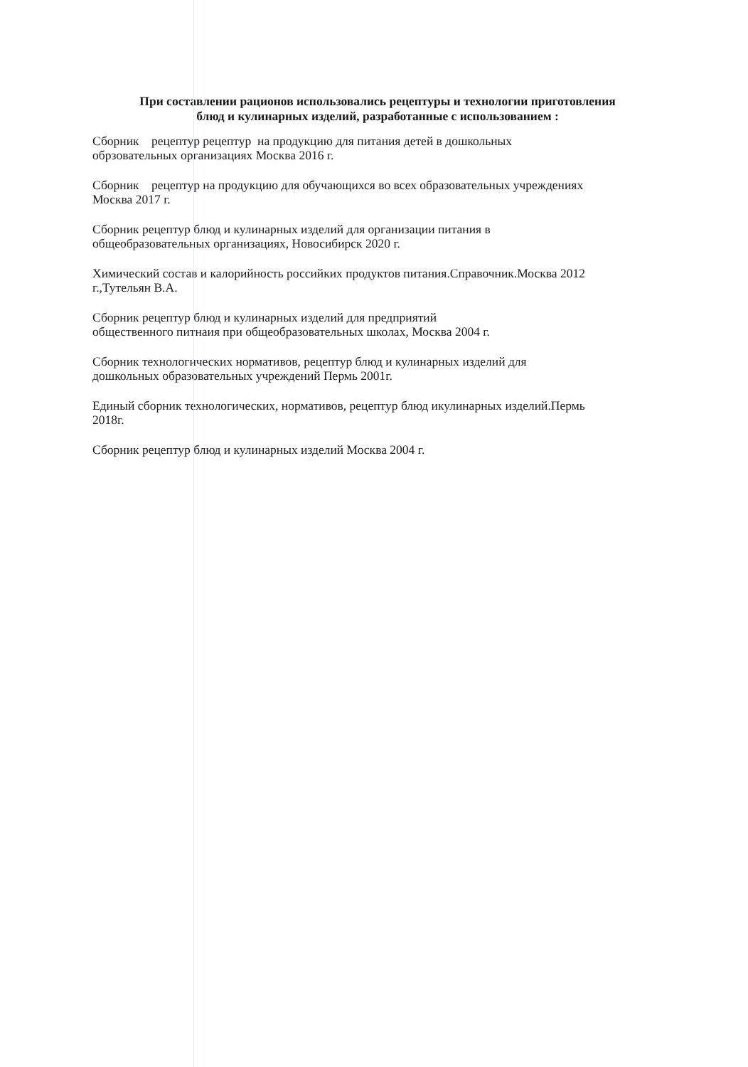При составлении рационов использовались рецептуры и технологии приготовления
блюд и кулинарных изделий, разработанные с использованием :
Сборник рецептур рецептур на продукцию для питания детей в дошкольных
обрзовательных организациях Москва 2016 г.
Сборник рецептур на продукцию для обучающихся во всех образовательных учреждениях
Москва 2017 г.
Сборник рецептур блюд и кулинарных изделий для организации питания в
общеобразовательных организациях, Новосибирск 2020 г.
Химический состав и калорийность российких продуктов питания.Справочник.Москва 2012
г.,Тутельян В.А.
Сборник рецептур блюд и кулинарных изделий для предприятий
общественного питнаия при общеобразовательных школах, Москва 2004 г.
Сборник технологических нормативов, рецептур блюд и кулинарных изделий для
дошкольных образовательных учреждений Пермь 2001г.
Единый сборник технологических, нормативов, рецептур блюд икулинарных изделий.Пермь
2018г.
Сборник рецептур блюд и кулинарных изделий Москва 2004 г.